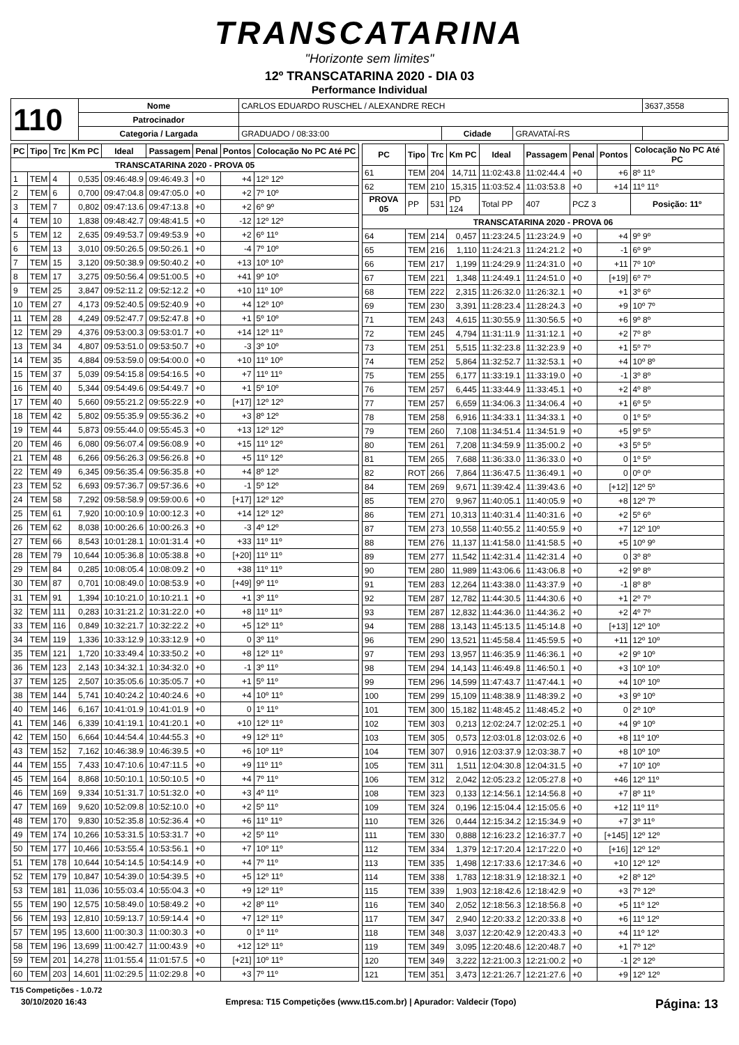TRANSCATARINA
"Horizonte sem limites"
12º TRANSCATARINA 2020 - DIA 03
Performance Individual
| 110 | Nome | CARLOS EDUARDO RUSCHEL / ALEXANDRE RECH | | | 3637,3558 |
| | Patrocinador | | | | |
| | Categoria / Largada | GRADUADO / 08:33:00 | Cidade | GRAVATAÍ-RS | |
| PC | Tipo | Trc | Km PC | Ideal | Passagem | Penal | Pontos | Colocação No PC Até PC |
| --- | --- | --- | --- | --- | --- | --- | --- | --- |
| TRANSCATARINA 2020 - PROVA 05 | | | | | | | | |
| 1 | TEM | 4 | 0,535 | 09:46:48.9 | 09:46:49.3 | +0 | +4 | 12º 12º |
| 2 | TEM | 6 | 0,700 | 09:47:04.8 | 09:47:05.0 | +0 | +2 | 7º 10º |
| 3 | TEM | 7 | 0,802 | 09:47:13.6 | 09:47:13.8 | +0 | +2 | 6º 9º |
| 4 | TEM | 10 | 1,838 | 09:48:42.7 | 09:48:41.5 | +0 | -12 | 12º 12º |
| 5 | TEM | 12 | 2,635 | 09:49:53.7 | 09:49:53.9 | +0 | +2 | 6º 11º |
| 6 | TEM | 13 | 3,010 | 09:50:26.5 | 09:50:26.1 | +0 | -4 | 7º 10º |
| 7 | TEM | 15 | 3,120 | 09:50:38.9 | 09:50:40.2 | +0 | +13 | 10º 10º |
| 8 | TEM | 17 | 3,275 | 09:50:56.4 | 09:51:00.5 | +0 | +41 | 9º 10º |
| 9 | TEM | 25 | 3,847 | 09:52:11.2 | 09:52:12.2 | +0 | +10 | 11º 10º |
| 10 | TEM | 27 | 4,173 | 09:52:40.5 | 09:52:40.9 | +0 | +4 | 12º 10º |
| 11 | TEM | 28 | 4,249 | 09:52:47.7 | 09:52:47.8 | +0 | +1 | 5º 10º |
| 12 | TEM | 29 | 4,376 | 09:53:00.3 | 09:53:01.7 | +0 | +14 | 12º 11º |
| 13 | TEM | 34 | 4,807 | 09:53:51.0 | 09:53:50.7 | +0 | -3 | 3º 10º |
| 14 | TEM | 35 | 4,884 | 09:53:59.0 | 09:54:00.0 | +0 | +10 | 11º 10º |
| 15 | TEM | 37 | 5,039 | 09:54:15.8 | 09:54:16.5 | +0 | +7 | 11º 11º |
| 16 | TEM | 40 | 5,344 | 09:54:49.6 | 09:54:49.7 | +0 | +1 | 5º 10º |
| 17 | TEM | 40 | 5,660 | 09:55:21.2 | 09:55:22.9 | +0 | [+17] | 12º 12º |
| 18 | TEM | 42 | 5,802 | 09:55:35.9 | 09:55:36.2 | +0 | +3 | 8º 12º |
| 19 | TEM | 44 | 5,873 | 09:55:44.0 | 09:55:45.3 | +0 | +13 | 12º 12º |
| 20 | TEM | 46 | 6,080 | 09:56:07.4 | 09:56:08.9 | +0 | +15 | 11º 12º |
| 21 | TEM | 48 | 6,266 | 09:56:26.3 | 09:56:26.8 | +0 | +5 | 11º 12º |
| 22 | TEM | 49 | 6,345 | 09:56:35.4 | 09:56:35.8 | +0 | +4 | 8º 12º |
| 23 | TEM | 52 | 6,693 | 09:57:36.7 | 09:57:36.6 | +0 | -1 | 5º 12º |
| 24 | TEM | 58 | 7,292 | 09:58:58.9 | 09:59:00.6 | +0 | [+17] | 12º 12º |
| 25 | TEM | 61 | 7,920 | 10:00:10.9 | 10:00:12.3 | +0 | +14 | 12º 12º |
| 26 | TEM | 62 | 8,038 | 10:00:26.6 | 10:00:26.3 | +0 | -3 | 4º 12º |
| 27 | TEM | 66 | 8,543 | 10:01:28.1 | 10:01:31.4 | +0 | +33 | 11º 11º |
| 28 | TEM | 79 | 10,644 | 10:05:36.8 | 10:05:38.8 | +0 | [+20] | 11º 11º |
| 29 | TEM | 84 | 0,285 | 10:08:05.4 | 10:08:09.2 | +0 | +38 | 11º 11º |
| 30 | TEM | 87 | 0,701 | 10:08:49.0 | 10:08:53.9 | +0 | [+49] | 9º 11º |
| 31 | TEM | 91 | 1,394 | 10:10:21.0 | 10:10:21.1 | +0 | +1 | 3º 11º |
| 32 | TEM | 111 | 0,283 | 10:31:21.2 | 10:31:22.0 | +0 | +8 | 11º 11º |
| 33 | TEM | 116 | 0,849 | 10:32:21.7 | 10:32:22.2 | +0 | +5 | 12º 11º |
| 34 | TEM | 119 | 1,336 | 10:33:12.9 | 10:33:12.9 | +0 | 0 | 3º 11º |
| 35 | TEM | 121 | 1,720 | 10:33:49.4 | 10:33:50.2 | +0 | +8 | 12º 11º |
| 36 | TEM | 123 | 2,143 | 10:34:32.1 | 10:34:32.0 | +0 | -1 | 3º 11º |
| 37 | TEM | 125 | 2,507 | 10:35:05.6 | 10:35:05.7 | +0 | +1 | 5º 11º |
| 38 | TEM | 144 | 5,741 | 10:40:24.2 | 10:40:24.6 | +0 | +4 | 10º 11º |
| 40 | TEM | 146 | 6,167 | 10:41:01.9 | 10:41:01.9 | +0 | 0 | 1º 11º |
| 41 | TEM | 146 | 6,339 | 10:41:19.1 | 10:41:20.1 | +0 | +10 | 12º 11º |
| 42 | TEM | 150 | 6,664 | 10:44:54.4 | 10:44:55.3 | +0 | +9 | 12º 11º |
| 43 | TEM | 152 | 7,162 | 10:46:38.9 | 10:46:39.5 | +0 | +6 | 10º 11º |
| 44 | TEM | 155 | 7,433 | 10:47:10.6 | 10:47:11.5 | +0 | +9 | 11º 11º |
| 45 | TEM | 164 | 8,868 | 10:50:10.1 | 10:50:10.5 | +0 | +4 | 7º 11º |
| 46 | TEM | 169 | 9,334 | 10:51:31.7 | 10:51:32.0 | +0 | +3 | 4º 11º |
| 47 | TEM | 169 | 9,620 | 10:52:09.8 | 10:52:10.0 | +0 | +2 | 5º 11º |
| 48 | TEM | 170 | 9,830 | 10:52:35.8 | 10:52:36.4 | +0 | +6 | 11º 11º |
| 49 | TEM | 174 | 10,266 | 10:53:31.5 | 10:53:31.7 | +0 | +2 | 5º 11º |
| 50 | TEM | 177 | 10,466 | 10:53:55.4 | 10:53:56.1 | +0 | +7 | 10º 11º |
| 51 | TEM | 178 | 10,644 | 10:54:14.5 | 10:54:14.9 | +0 | +4 | 7º 11º |
| 52 | TEM | 179 | 10,847 | 10:54:39.0 | 10:54:39.5 | +0 | +5 | 12º 11º |
| 53 | TEM | 181 | 11,036 | 10:55:03.4 | 10:55:04.3 | +0 | +9 | 12º 11º |
| 55 | TEM | 190 | 12,575 | 10:58:49.0 | 10:58:49.2 | +0 | +2 | 8º 11º |
| 56 | TEM | 193 | 12,810 | 10:59:13.7 | 10:59:14.4 | +0 | +7 | 12º 11º |
| 57 | TEM | 195 | 13,600 | 11:00:30.3 | 11:00:30.3 | +0 | 0 | 1º 11º |
| 58 | TEM | 196 | 13,699 | 11:00:42.7 | 11:00:43.9 | +0 | +12 | 12º 11º |
| 59 | TEM | 201 | 14,278 | 11:01:55.4 | 11:01:57.5 | +0 | [+21] | 10º 11º |
| 60 | TEM | 203 | 14,601 | 11:02:29.5 | 11:02:29.8 | +0 | +3 | 7º 11º |
| PC | Tipo | Trc | Km PC | Ideal | Passagem | Penal | Pontos | Colocação No PC Até PC |
| --- | --- | --- | --- | --- | --- | --- | --- | --- |
| 61 | TEM | 204 | 14,711 | 11:02:43.8 | 11:02:44.4 | +0 | +6 | 8º 11º |
| 62 | TEM | 210 | 15,315 | 11:03:52.4 | 11:03:53.8 | +0 | +14 | 11º 11º |
| PROVA 05 | PP | 531 | PD 124 | Total PP | 407 | PCZ 3 | | Posição: 11º |
| TRANSCATARINA 2020 - PROVA 06 | | | | | | | | |
| 64 | TEM | 214 | 0,457 | 11:23:24.5 | 11:23:24.9 | +0 | +4 | 9º 9º |
| 65 | TEM | 216 | 1,110 | 11:24:21.3 | 11:24:21.2 | +0 | -1 | 6º 9º |
| 66 | TEM | 217 | 1,199 | 11:24:29.9 | 11:24:31.0 | +0 | +11 | 7º 10º |
| 67 | TEM | 221 | 1,348 | 11:24:49.1 | 11:24:51.0 | +0 | [+19] | 6º 7º |
| 68 | TEM | 222 | 2,315 | 11:26:32.0 | 11:26:32.1 | +0 | +1 | 3º 6º |
| 69 | TEM | 230 | 3,391 | 11:28:23.4 | 11:28:24.3 | +0 | +9 | 10º 7º |
| 71 | TEM | 243 | 4,615 | 11:30:55.9 | 11:30:56.5 | +0 | +6 | 9º 8º |
| 72 | TEM | 245 | 4,794 | 11:31:11.9 | 11:31:12.1 | +0 | +2 | 7º 8º |
| 73 | TEM | 251 | 5,515 | 11:32:23.8 | 11:32:23.9 | +0 | +1 | 5º 7º |
| 74 | TEM | 252 | 5,864 | 11:32:52.7 | 11:32:53.1 | +0 | +4 | 10º 8º |
| 75 | TEM | 255 | 6,177 | 11:33:19.1 | 11:33:19.0 | +0 | -1 | 3º 8º |
| 76 | TEM | 257 | 6,445 | 11:33:44.9 | 11:33:45.1 | +0 | +2 | 4º 8º |
| 77 | TEM | 257 | 6,659 | 11:34:06.3 | 11:34:06.4 | +0 | +1 | 6º 5º |
| 78 | TEM | 258 | 6,916 | 11:34:33.1 | 11:34:33.1 | +0 | 0 | 1º 5º |
| 79 | TEM | 260 | 7,108 | 11:34:51.4 | 11:34:51.9 | +0 | +5 | 9º 5º |
| 80 | TEM | 261 | 7,208 | 11:34:59.9 | 11:35:00.2 | +0 | +3 | 5º 5º |
| 81 | TEM | 265 | 7,688 | 11:36:33.0 | 11:36:33.0 | +0 | 0 | 1º 5º |
| 82 | ROT | 266 | 7,864 | 11:36:47.5 | 11:36:49.1 | +0 | 0 | 0º 0º |
| 84 | TEM | 269 | 9,671 | 11:39:42.4 | 11:39:43.6 | +0 | [+12] | 12º 5º |
| 85 | TEM | 270 | 9,967 | 11:40:05.1 | 11:40:05.9 | +0 | +8 | 12º 7º |
| 86 | TEM | 271 | 10,313 | 11:40:31.4 | 11:40:31.6 | +0 | +2 | 5º 6º |
| 87 | TEM | 273 | 10,558 | 11:40:55.2 | 11:40:55.9 | +0 | +7 | 12º 10º |
| 88 | TEM | 276 | 11,137 | 11:41:58.0 | 11:41:58.5 | +0 | +5 | 10º 9º |
| 89 | TEM | 277 | 11,542 | 11:42:31.4 | 11:42:31.4 | +0 | 0 | 3º 8º |
| 90 | TEM | 280 | 11,989 | 11:43:06.6 | 11:43:06.8 | +0 | +2 | 9º 8º |
| 91 | TEM | 283 | 12,264 | 11:43:38.0 | 11:43:37.9 | +0 | -1 | 8º 8º |
| 92 | TEM | 287 | 12,782 | 11:44:30.5 | 11:44:30.6 | +0 | +1 | 2º 7º |
| 93 | TEM | 287 | 12,832 | 11:44:36.0 | 11:44:36.2 | +0 | +2 | 4º 7º |
| 94 | TEM | 288 | 13,143 | 11:45:13.5 | 11:45:14.8 | +0 | [+13] | 12º 10º |
| 96 | TEM | 290 | 13,521 | 11:45:58.4 | 11:45:59.5 | +0 | +11 | 12º 10º |
| 97 | TEM | 293 | 13,957 | 11:46:35.9 | 11:46:36.1 | +0 | +2 | 9º 10º |
| 98 | TEM | 294 | 14,143 | 11:46:49.8 | 11:46:50.1 | +0 | +3 | 10º 10º |
| 99 | TEM | 296 | 14,599 | 11:47:43.7 | 11:47:44.1 | +0 | +4 | 10º 10º |
| 100 | TEM | 299 | 15,109 | 11:48:38.9 | 11:48:39.2 | +0 | +3 | 9º 10º |
| 101 | TEM | 300 | 15,182 | 11:48:45.2 | 11:48:45.2 | +0 | 0 | 2º 10º |
| 102 | TEM | 303 | 0,213 | 12:02:24.7 | 12:02:25.1 | +0 | +4 | 9º 10º |
| 103 | TEM | 305 | 0,573 | 12:03:01.8 | 12:03:02.6 | +0 | +8 | 11º 10º |
| 104 | TEM | 307 | 0,916 | 12:03:37.9 | 12:03:38.7 | +0 | +8 | 10º 10º |
| 105 | TEM | 311 | 1,511 | 12:04:30.8 | 12:04:31.5 | +0 | +7 | 10º 10º |
| 106 | TEM | 312 | 2,042 | 12:05:23.2 | 12:05:27.8 | +0 | +46 | 12º 11º |
| 108 | TEM | 323 | 0,133 | 12:14:56.1 | 12:14:56.8 | +0 | +7 | 8º 11º |
| 109 | TEM | 324 | 0,196 | 12:15:04.4 | 12:15:05.6 | +0 | +12 | 11º 11º |
| 110 | TEM | 326 | 0,444 | 12:15:34.2 | 12:15:34.9 | +0 | +7 | 3º 11º |
| 111 | TEM | 330 | 0,888 | 12:16:23.2 | 12:16:37.7 | +0 | [+145] | 12º 12º |
| 112 | TEM | 334 | 1,379 | 12:17:20.4 | 12:17:22.0 | +0 | [+16] | 12º 12º |
| 113 | TEM | 335 | 1,498 | 12:17:33.6 | 12:17:34.6 | +0 | +10 | 12º 12º |
| 114 | TEM | 338 | 1,783 | 12:18:31.9 | 12:18:32.1 | +0 | +2 | 8º 12º |
| 115 | TEM | 339 | 1,903 | 12:18:42.6 | 12:18:42.9 | +0 | +3 | 7º 12º |
| 116 | TEM | 340 | 2,052 | 12:18:56.3 | 12:18:56.8 | +0 | +5 | 11º 12º |
| 117 | TEM | 347 | 2,940 | 12:20:33.2 | 12:20:33.8 | +0 | +6 | 11º 12º |
| 118 | TEM | 348 | 3,037 | 12:20:42.9 | 12:20:43.3 | +0 | +4 | 11º 12º |
| 119 | TEM | 349 | 3,095 | 12:20:48.6 | 12:20:48.7 | +0 | +1 | 7º 12º |
| 120 | TEM | 349 | 3,222 | 12:21:00.3 | 12:21:00.2 | +0 | -1 | 2º 12º |
| 121 | TEM | 351 | 3,473 | 12:21:26.7 | 12:21:27.6 | +0 | +9 | 12º 12º |
T15 Competições - 1.0.72
30/10/2020 16:43 Empresa: T15 Competições (www.t15.com.br) | Apurador: Valdecir (Topo) Página: 13